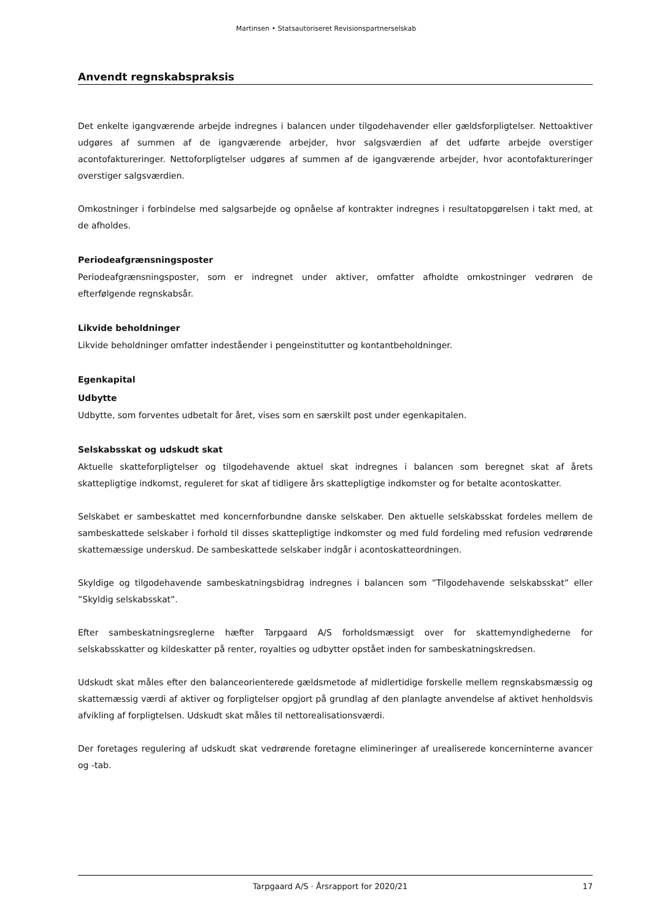Martinsen • Statsautoriseret Revisionspartnerselskab
Anvendt regnskabspraksis
Det enkelte igangværende arbejde indregnes i balancen under tilgodehavender eller gældsforpligtelser. Nettoaktiver udgøres af summen af de igangværende arbejder, hvor salgsværdien af det udførte arbejde overstiger acontofaktureringer. Nettoforpligtelser udgøres af summen af de igangværende arbejder, hvor acontofaktureringer overstiger salgsværdien.
Omkostninger i forbindelse med salgsarbejde og opnåelse af kontrakter indregnes i resultatopgørelsen i takt med, at de afholdes.
Periodeafgrænsningsposter
Periodeafgrænsningsposter, som er indregnet under aktiver, omfatter afholdte omkostninger vedrøren de efterfølgende regnskabsår.
Likvide beholdninger
Likvide beholdninger omfatter indeståender i pengeinstitutter og kontantbeholdninger.
Egenkapital
Udbytte
Udbytte, som forventes udbetalt for året, vises som en særskilt post under egenkapitalen.
Selskabsskat og udskudt skat
Aktuelle skatteforpligtelser og tilgodehavende aktuel skat indregnes i balancen som beregnet skat af årets skattepligtige indkomst, reguleret for skat af tidligere års skattepligtige indkomster og for betalte acontoskatter.
Selskabet er sambeskattet med koncernforbundne danske selskaber. Den aktuelle selskabsskat fordeles mellem de sambeskattede selskaber i forhold til disses skattepligtige indkomster og med fuld fordeling med refusion vedrørende skattemæssige underskud. De sambeskattede selskaber indgår i acontoskatteordningen.
Skyldige og tilgodehavende sambeskatningsbidrag indregnes i balancen som ”Tilgodehavende selskabsskat” eller ”Skyldig selskabsskat”.
Efter sambeskatningsreglerne hæfter Tarpgaard A/S forholdsmæssigt over for skattemyndighederne for selskabsskatter og kildeskatter på renter, royalties og udbytter opstået inden for sambeskatningskredsen.
Udskudt skat måles efter den balanceorienterede gældsmetode af midlertidige forskelle mellem regnskabsmæssig og skattemæssig værdi af aktiver og forpligtelser opgjort på grundlag af den planlagte anvendelse af aktivet henholdsvis afvikling af forpligtelsen. Udskudt skat måles til nettorealisationsværdi.
Der foretages regulering af udskudt skat vedrørende foretagne elimineringer af urealiserede koncerninterne avancer og -tab.
Tarpgaard A/S · Årsrapport for 2020/21 17